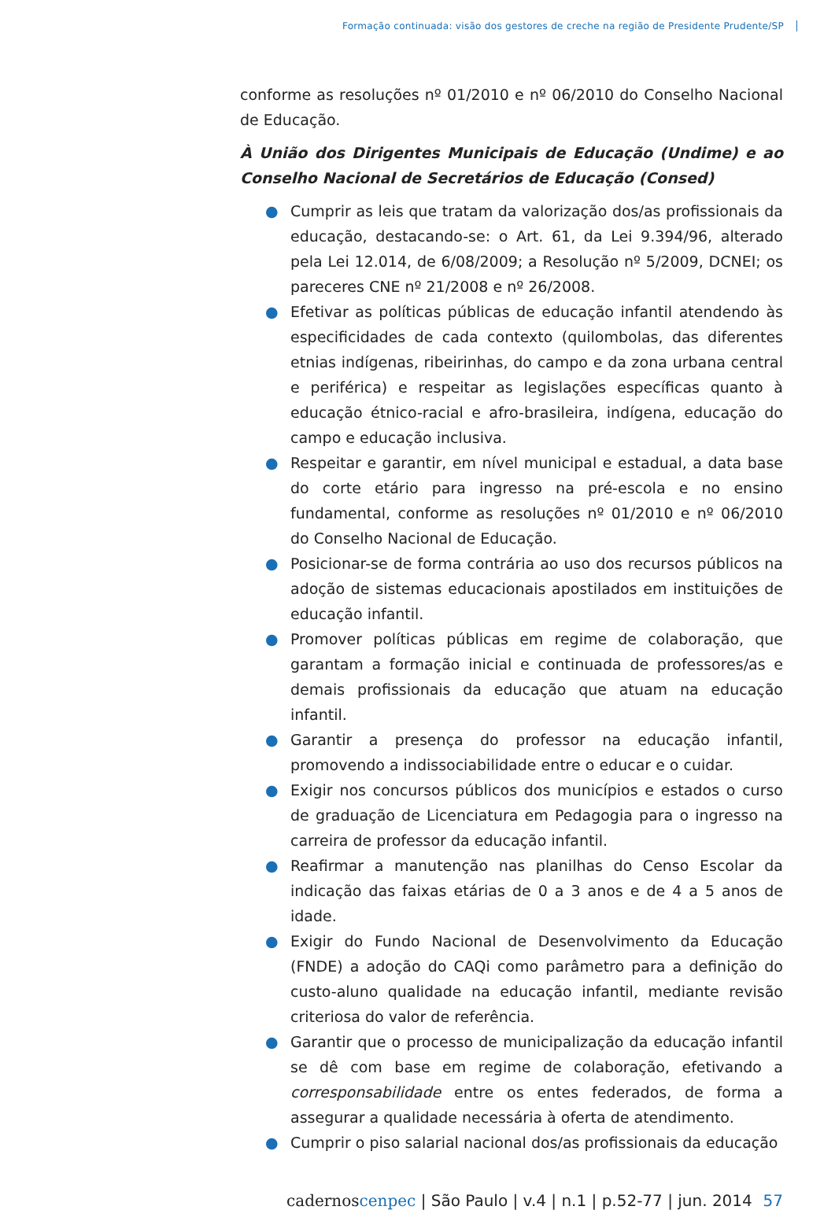Formação continuada: visão dos gestores de creche na região de Presidente Prudente/SP
conforme as resoluções nº 01/2010 e nº 06/2010 do Conselho Nacional de Educação.
À União dos Dirigentes Municipais de Educação (Undime) e ao Conselho Nacional de Secretários de Educação (Consed)
● Cumprir as leis que tratam da valorização dos/as profissionais da educação, destacando-se: o Art. 61, da Lei 9.394/96, alterado pela Lei 12.014, de 6/08/2009; a Resolução nº 5/2009, DCNEI; os pareceres CNE nº 21/2008 e nº 26/2008.
● Efetivar as políticas públicas de educação infantil atendendo às especificidades de cada contexto (quilombolas, das diferentes etnias indígenas, ribeirinhas, do campo e da zona urbana central e periférica) e respeitar as legislações específicas quanto à educação étnico-racial e afro-brasileira, indígena, educação do campo e educação inclusiva.
● Respeitar e garantir, em nível municipal e estadual, a data base do corte etário para ingresso na pré-escola e no ensino fundamental, conforme as resoluções nº 01/2010 e nº 06/2010 do Conselho Nacional de Educação.
● Posicionar-se de forma contrária ao uso dos recursos públicos na adoção de sistemas educacionais apostilados em instituições de educação infantil.
● Promover políticas públicas em regime de colaboração, que garantam a formação inicial e continuada de professores/as e demais profissionais da educação que atuam na educação infantil.
● Garantir a presença do professor na educação infantil, promovendo a indissociabilidade entre o educar e o cuidar.
● Exigir nos concursos públicos dos municípios e estados o curso de graduação de Licenciatura em Pedagogia para o ingresso na carreira de professor da educação infantil.
● Reafirmar a manutenção nas planilhas do Censo Escolar da indicação das faixas etárias de 0 a 3 anos e de 4 a 5 anos de idade.
● Exigir do Fundo Nacional de Desenvolvimento da Educação (FNDE) a adoção do CAQi como parâmetro para a definição do custo-aluno qualidade na educação infantil, mediante revisão criteriosa do valor de referência.
● Garantir que o processo de municipalização da educação infantil se dê com base em regime de colaboração, efetivando a corresponsabilidade entre os entes federados, de forma a assegurar a qualidade necessária à oferta de atendimento.
● Cumprir o piso salarial nacional dos/as profissionais da educação
cadernoscenpec | São Paulo | v.4 | n.1 | p.52-77 | jun. 2014 57